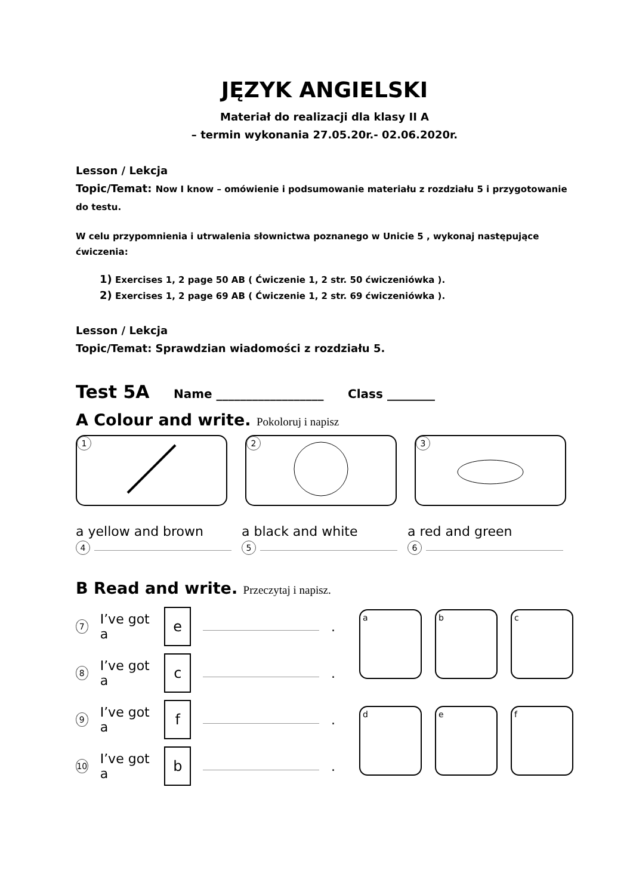JĘZYK ANGIELSKI
Materiał do realizacji dla klasy II A
– termin wykonania 27.05.20r.- 02.06.2020r.
Lesson / Lekcja
Topic/Temat: Now I know – omówienie i podsumowanie materiału z rozdziału 5 i przygotowanie do testu.
W celu przypomnienia i utrwalenia słownictwa poznanego w Unicie 5 , wykonaj następujące ćwiczenia:
1) Exercises 1, 2 page 50 AB ( Ćwiczenie 1, 2 str. 50 ćwiczeniówka ).
2) Exercises 1, 2 page 69 AB ( Ćwiczenie 1, 2 str. 69 ćwiczeniówka ).
Lesson / Lekcja
Topic/Temat: Sprawdzian wiadomości z rozdziału 5.
Test 5A Name __________________ Class ________
A Colour and write. Pokoloruj i napisz
1 2 3
a yellow and brown
4
a black and white
5
a red and green
6
B Read and write. Przeczytaj i napisz.
7 I’ve got a e .
8 I’ve got a c .
9 I’ve got a f .
10 I’ve got a b .
a
b
c
d
e
f